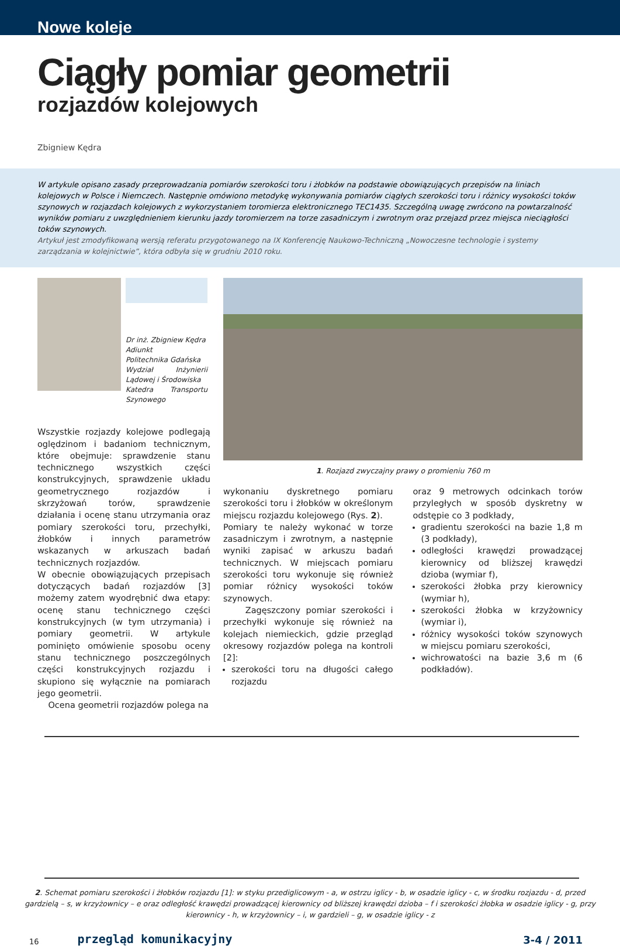Nowe koleje
Ciągły pomiar geometrii
rozjazdów kolejowych
Zbigniew Kędra
W artykule opisano zasady przeprowadzania pomiarów szerokości toru i żłobków na podstawie obowiązujących przepisów na liniach kolejowych w Polsce i Niemczech. Następnie omówiono metodykę wykonywania pomiarów ciągłych szerokości toru i różnicy wysokości toków szynowych w rozjazdach kolejowych z wykorzystaniem toromierza elektronicznego TEC1435. Szczególną uwagę zwrócono na powtarzalność wyników pomiaru z uwzględnieniem kierunku jazdy toromierzem na torze zasadniczym i zwrotnym oraz przejazd przez miejsca nieciągłości toków szynowych.
Artykuł jest zmodyfikowaną wersją referatu przygotowanego na IX Konferencję Naukowo-Techniczną „Nowoczesne technologie i systemy zarządzania w kolejnictwie”, która odbyła się w grudniu 2010 roku.
Dr inż. Zbigniew Kędra
Adiunkt
Politechnika Gdańska
Wydział Inżynierii Lądowej i Środowiska
Katedra Transportu Szynowego
Wszystkie rozjazdy kolejowe podlegają oględzinom i badaniom technicznym, które obejmuje: sprawdzenie stanu technicznego wszystkich części konstrukcyjnych, sprawdzenie układu geometrycznego rozjazdów i skrzyżowań torów, sprawdzenie działania i ocenę stanu utrzymania oraz pomiary szerokości toru, przechyłki, żłobków i innych parametrów wskazanych w arkuszach badań technicznych rozjazdów.
W obecnie obowiązujących przepisach dotyczących badań rozjazdów [3] możemy zatem wyodrębnić dwa etapy: ocenę stanu technicznego części konstrukcyjnych (w tym utrzymania) i pomiary geometrii. W artykule pominięto omówienie sposobu oceny stanu technicznego poszczególnych części konstrukcyjnych rozjazdu i skupiono się wyłącznie na pomiarach jego geometrii.
Ocena geometrii rozjazdów polega na
1. Rozjazd zwyczajny prawy o promieniu 760 m
wykonaniu dyskretnego pomiaru szerokości toru i żłobków w określonym miejscu rozjazdu kolejowego (Rys. 2).
Pomiary te należy wykonać w torze zasadniczym i zwrotnym, a następnie wyniki zapisać w arkuszu badań technicznych. W miejscach pomiaru szerokości toru wykonuje się również pomiar różnicy wysokości toków szynowych.
Zagęszczony pomiar szerokości i przechyłki wykonuje się również na kolejach niemieckich, gdzie przegląd okresowy rozjazdów polega na kontroli [2]:
szerokości toru na długości całego rozjazdu
oraz 9 metrowych odcinkach torów przyległych w sposób dyskretny w odstępie co 3 podkłady,
gradientu szerokości na bazie 1,8 m (3 podkłady),
odległości krawędzi prowadzącej kierownicy od bliższej krawędzi dzioba (wymiar f),
szerokości żłobka przy kierownicy (wymiar h),
szerokości żłobka w krzyżownicy (wymiar i),
różnicy wysokości toków szynowych w miejscu pomiaru szerokości,
wichrowatości na bazie 3,6 m (6 podkładów).
2. Schemat pomiaru szerokości i żłobków rozjazdu [1]: w styku przediglicowym - a, w ostrzu iglicy - b, w osadzie iglicy - c, w środku rozjazdu - d, przed gardzielą – s, w krzyżownicy – e oraz odległość krawędzi prowadzącej kierownicy od bliższej krawędzi dzioba – f i szerokości żłobka w osadzie iglicy - g, przy kierownicy - h, w krzyżownicy – i, w gardzieli – g, w osadzie iglicy - z
16 przegląd komunikacyjny 3-4 / 2011